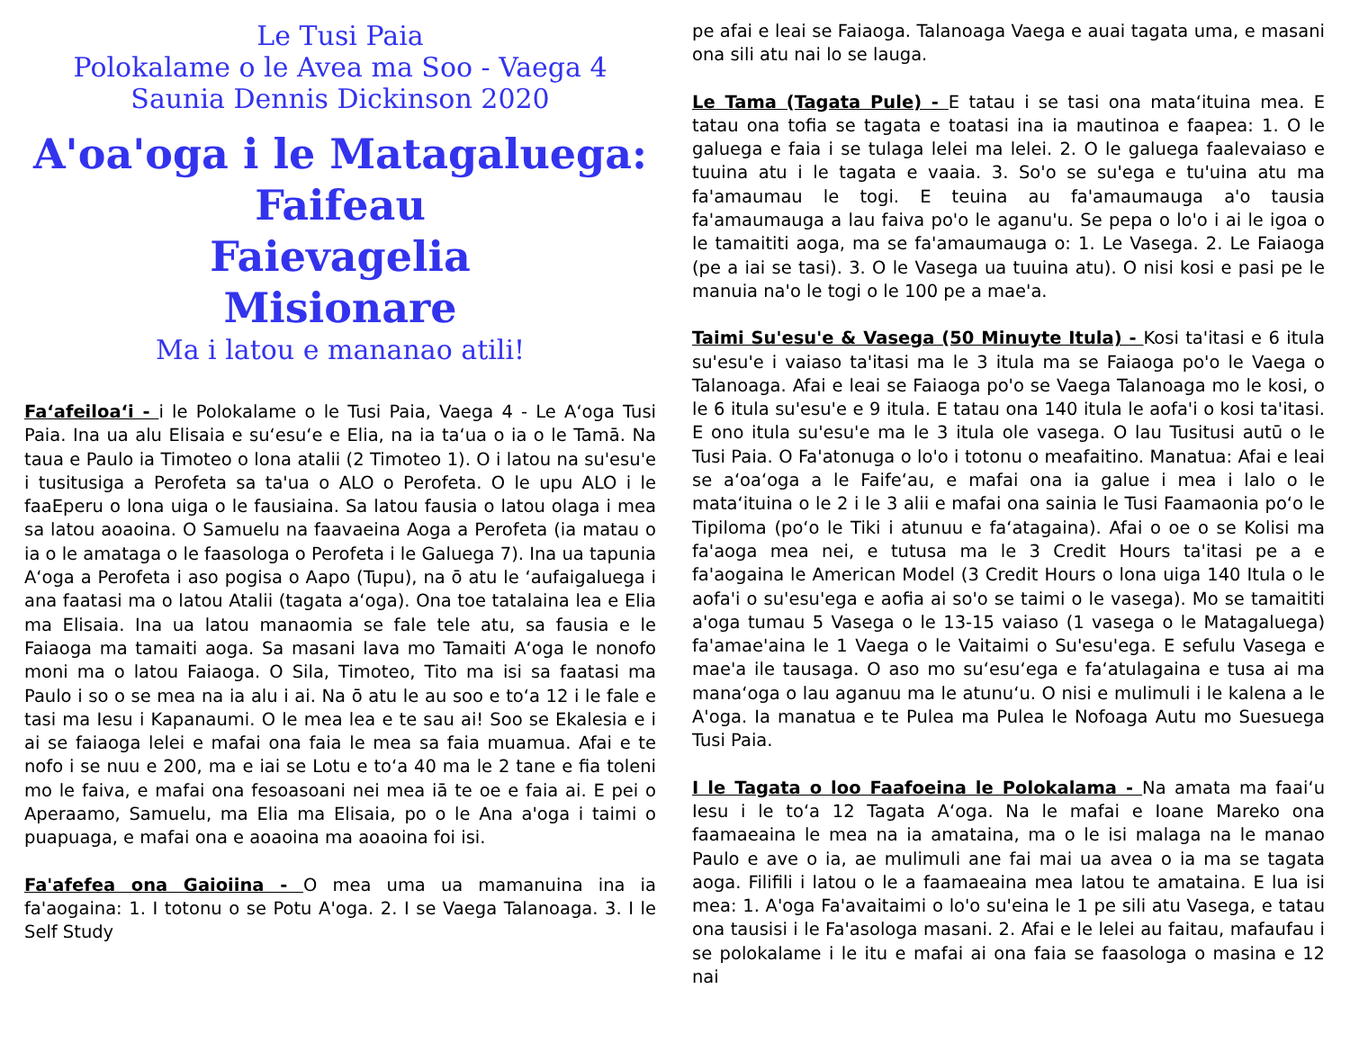Le Tusi Paia
Polokalame o le Avea ma Soo - Vaega 4
Saunia Dennis Dickinson 2020
A'oa'oga i le Matagaluega:
Faifeau
Faievagelia
Misionare
Ma i latou e mananao atili!
Fa‘afeiloa‘i - i le Polokalame o le Tusi Paia, Vaega 4 - Le A‘oga Tusi Paia. Ina ua alu Elisaia e su‘esu‘e e Elia, na ia ta‘ua o ia o le Tamā. Na taua e Paulo ia Timoteo o lona atalii (2 Timoteo 1). O i latou na su'esu'e i tusitusiga a Perofeta sa ta'ua o ALO o Perofeta. O le upu ALO i le faaEperu o lona uiga o le fausiaina. Sa latou fausia o latou olaga i mea sa latou aoaoina. O Samuelu na faavaeina Aoga a Perofeta (ia matau o ia o le amataga o le faasologa o Perofeta i le Galuega 7). Ina ua tapunia A‘oga a Perofeta i aso pogisa o Aapo (Tupu), na ō atu le ‘aufaigaluega i ana faatasi ma o latou Atalii (tagata a‘oga). Ona toe tatalaina lea e Elia ma Elisaia. Ina ua latou manaomia se fale tele atu, sa fausia e le Faiaoga ma tamaiti aoga. Sa masani lava mo Tamaiti A‘oga le nonofo moni ma o latou Faiaoga. O Sila, Timoteo, Tito ma isi sa faatasi ma Paulo i so o se mea na ia alu i ai. Na ō atu le au soo e to‘a 12 i le fale e tasi ma Iesu i Kapanaumi. O le mea lea e te sau ai! Soo se Ekalesia e i ai se faiaoga lelei e mafai ona faia le mea sa faia muamua. Afai e te nofo i se nuu e 200, ma e iai se Lotu e to‘a 40 ma le 2 tane e fia toleni mo le faiva, e mafai ona fesoasoani nei mea iā te oe e faia ai. E pei o Aperaamo, Samuelu, ma Elia ma Elisaia, po o le Ana a'oga i taimi o puapuaga, e mafai ona e aoaoina ma aoaoina foi isi.
Fa'afefea ona Gaioiina - O mea uma ua mamanuina ina ia fa'aogaina: 1. I totonu o se Potu A'oga. 2. I se Vaega Talanoaga. 3. I le Self Study
pe afai e leai se Faiaoga. Talanoaga Vaega e auai tagata uma, e masani ona sili atu nai lo se lauga.
Le Tama (Tagata Pule) - E tatau i se tasi ona mata‘ituina mea. E tatau ona tofia se tagata e toatasi ina ia mautinoa e faapea: 1. O le galuega e faia i se tulaga lelei ma lelei. 2. O le galuega faalevaiaso e tuuina atu i le tagata e vaaia. 3. So'o se su'ega e tu'uina atu ma fa'amaumau le togi. E teuina au fa'amaumauga a'o tausia fa'amaumauga a lau faiva po'o le aganu'u. Se pepa o lo'o i ai le igoa o le tamaititi aoga, ma se fa'amaumauga o: 1. Le Vasega. 2. Le Faiaoga (pe a iai se tasi). 3. O le Vasega ua tuuina atu). O nisi kosi e pasi pe le manuia na'o le togi o le 100 pe a mae'a.
Taimi Su'esu'e & Vasega (50 Minuyte Itula) - Kosi ta'itasi e 6 itula su'esu'e i vaiaso ta'itasi ma le 3 itula ma se Faiaoga po'o le Vaega o Talanoaga. Afai e leai se Faiaoga po'o se Vaega Talanoaga mo le kosi, o le 6 itula su'esu'e e 9 itula. E tatau ona 140 itula le aofa'i o kosi ta'itasi. E ono itula su'esu'e ma le 3 itula ole vasega. O lau Tusitusi autū o le Tusi Paia. O Fa'atonuga o lo'o i totonu o meafaitino. Manatua: Afai e leai se a‘oa‘oga a le Faife‘au, e mafai ona ia galue i mea i lalo o le mata‘ituina o le 2 i le 3 alii e mafai ona sainia le Tusi Faamaonia po‘o le Tipiloma (po‘o le Tiki i atunuu e fa‘atagaina). Afai o oe o se Kolisi ma fa'aoga mea nei, e tutusa ma le 3 Credit Hours ta'itasi pe a e fa'aogaina le American Model (3 Credit Hours o lona uiga 140 Itula o le aofa'i o su'esu'ega e aofia ai so'o se taimi o le vasega). Mo se tamaititi a'oga tumau 5 Vasega o le 13-15 vaiaso (1 vasega o le Matagaluega) fa'amae'aina le 1 Vaega o le Vaitaimi o Su'esu'ega. E sefulu Vasega e mae'a ile tausaga. O aso mo su‘esu‘ega e fa‘atulagaina e tusa ai ma mana‘oga o lau aganuu ma le atunu‘u. O nisi e mulimuli i le kalena a le A'oga. Ia manatua e te Pulea ma Pulea le Nofoaga Autu mo Suesuega Tusi Paia.
I le Tagata o loo Faafoeina le Polokalama - Na amata ma faai‘u Iesu i le to‘a 12 Tagata A‘oga. Na le mafai e Ioane Mareko ona faamaeaina le mea na ia amataina, ma o le isi malaga na le manao Paulo e ave o ia, ae mulimuli ane fai mai ua avea o ia ma se tagata aoga. Filifili i latou o le a faamaeaina mea latou te amataina. E lua isi mea: 1. A'oga Fa'avaitaimi o lo'o su'eina le 1 pe sili atu Vasega, e tatau ona tausisi i le Fa'asologa masani. 2. Afai e le lelei au faitau, mafaufau i se polokalame i le itu e mafai ai ona faia se faasologa o masina e 12 nai